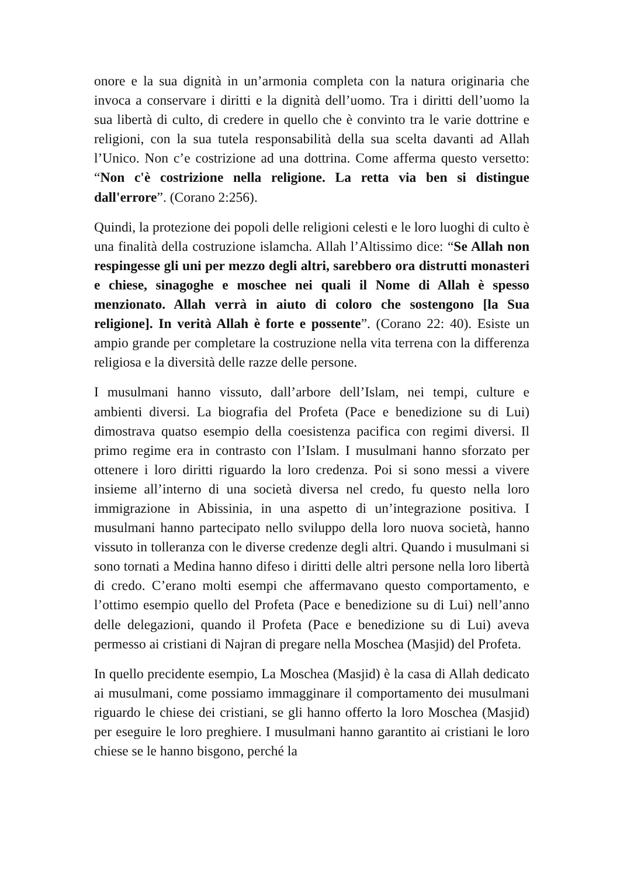onore e la sua dignità in un’armonia completa con la natura originaria che invoca a conservare i diritti e la dignità dell’uomo. Tra i diritti dell’uomo la sua libertà di culto, di credere in quello che è convinto tra le varie dottrine e religioni, con la sua tutela responsabilità della sua scelta davanti ad Allah l’Unico. Non c’e costrizione ad una dottrina. Come afferma questo versetto: “Non c'è costrizione nella religione. La retta via ben si distingue dall'errore”. (Corano 2:256).
Quindi, la protezione dei popoli delle religioni celesti e le loro luoghi di culto è una finalità della costruzione islamcha. Allah l’Altissimo dice: “Se Allah non respingesse gli uni per mezzo degli altri, sarebbero ora distrutti monasteri e chiese, sinagoghe e moschee nei quali il Nome di Allah è spesso menzionato. Allah verrà in aiuto di coloro che sostengono [la Sua religione]. In verità Allah è forte e possente”. (Corano 22: 40). Esiste un ampio grande per completare la costruzione nella vita terrena con la differenza religiosa e la diversità delle razze delle persone.
I musulmani hanno vissuto, dall’arbore dell’Islam, nei tempi, culture e ambienti diversi. La biografia del Profeta (Pace e benedizione su di Lui) dimostrava quatso esempio della coesistenza pacifica con regimi diversi. Il primo regime era in contrasto con l’Islam. I musulmani hanno sforzato per ottenere i loro diritti riguardo la loro credenza. Poi si sono messi a vivere insieme all’interno di una società diversa nel credo, fu questo nella loro immigrazione in Abissinia, in una aspetto di un’integrazione positiva. I musulmani hanno partecipato nello sviluppo della loro nuova società, hanno vissuto in tolleranza con le diverse credenze degli altri. Quando i musulmani si sono tornati a Medina hanno difeso i diritti delle altri persone nella loro libertà di credo. C’erano molti esempi che affermavano questo comportamento, e l’ottimo esempio quello del Profeta (Pace e benedizione su di Lui) nell’anno delle delegazioni, quando il Profeta (Pace e benedizione su di Lui) aveva permesso ai cristiani di Najran di pregare nella Moschea (Masjid) del Profeta.
In quello precidente esempio, La Moschea (Masjid) è la casa di Allah dedicato ai musulmani, come possiamo immagginare il comportamento dei musulmani riguardo le chiese dei cristiani, se gli hanno offerto la loro Moschea (Masjid) per eseguire le loro preghiere. I musulmani hanno garantito ai cristiani le loro chiese se le hanno bisgono, perché la